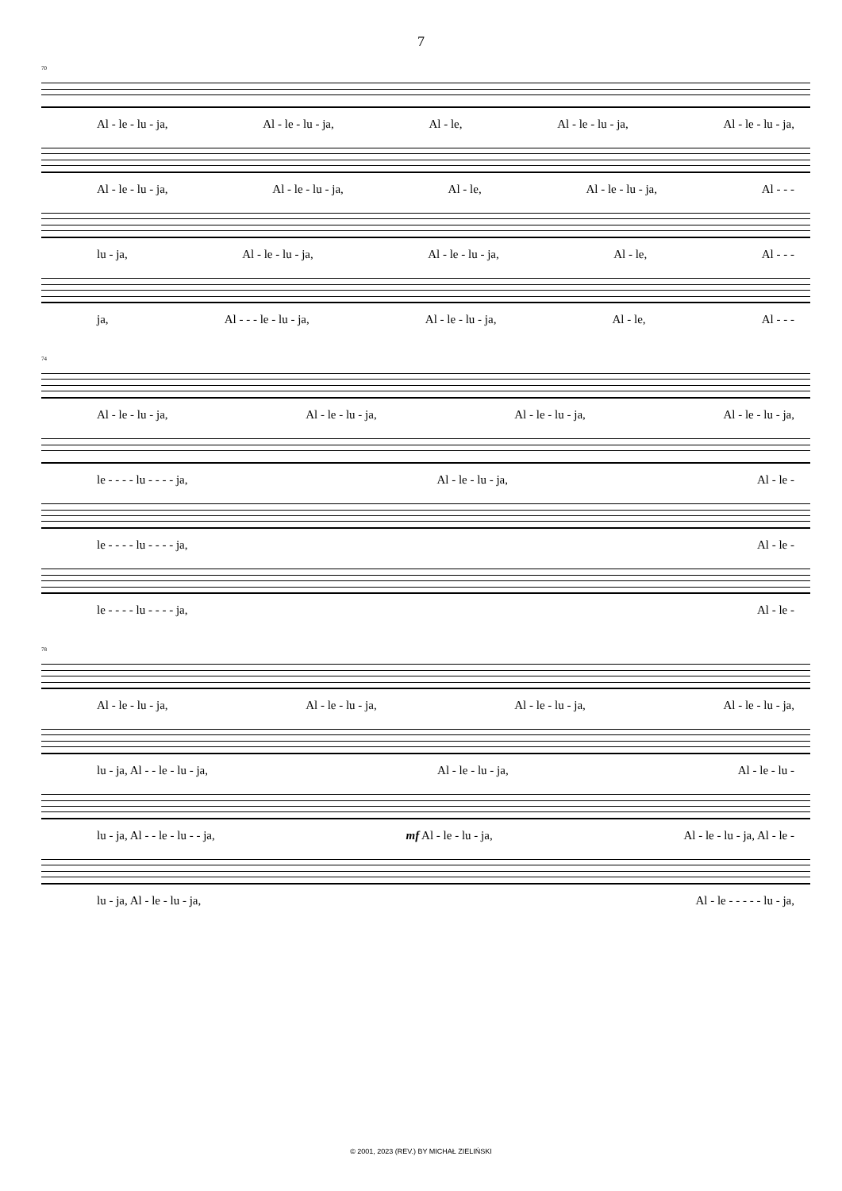7
70
Al - le - lu - ja, Al - le - lu - ja, Al - le, Al - le - lu - ja, Al - le - lu - ja,
Al - le - lu - ja, Al - le - lu - ja, Al - le, Al - le - lu - ja, Al - - -
lu - ja, Al - le - lu - ja, Al - le - lu - ja, Al - le, Al - - -
ja, Al - - - le - lu - ja, Al - le - lu - ja, Al - le, Al - - -
74
Al - le - lu - ja, Al - le - lu - ja, Al - le - lu - ja, Al - le - lu - ja,
le - - - - lu - - - - ja, Al - le - lu - ja, Al - le -
le - - - - lu - - - - ja, Al - le -
le - - - - lu - - - - ja, Al - le -
78
Al - le - lu - ja, Al - le - lu - ja, Al - le - lu - ja, Al - le - lu - ja,
lu - ja, Al - - le - lu - ja, Al - le - lu - ja, Al - le - lu -
lu - ja, Al - - le - lu - - ja, mf Al - le - lu - ja, Al - le - lu - ja, Al - le -
lu - ja, Al - le - lu - ja, Al - le - - - - - lu - ja,
© 2001, 2023 (REV.) BY MICHAŁ ZIELIŃSKI